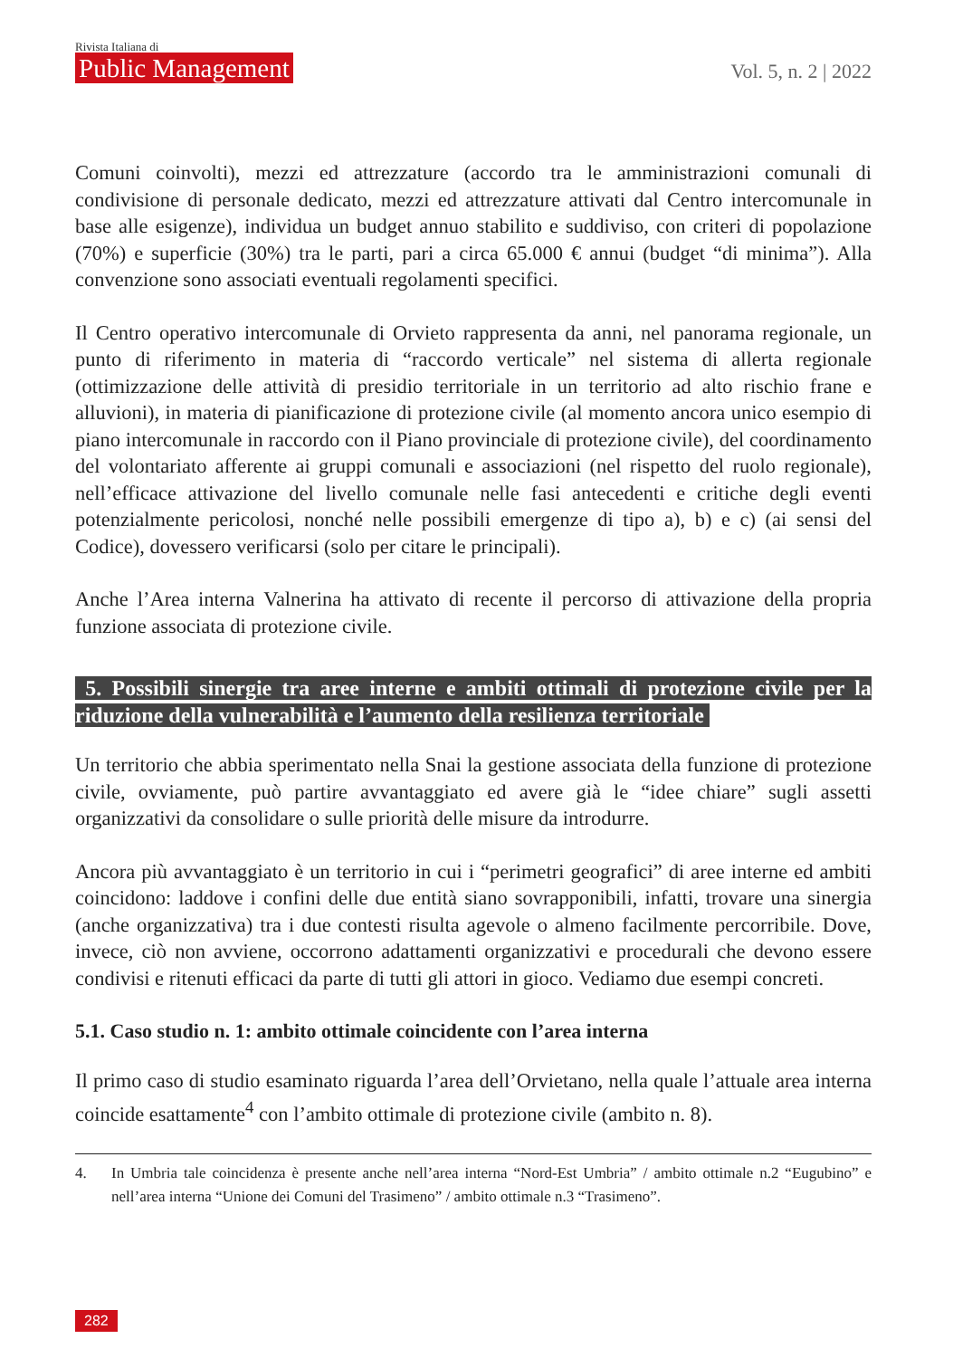Rivista Italiana di
Public Management
Vol. 5, n. 2 | 2022
Comuni coinvolti), mezzi ed attrezzature (accordo tra le amministrazioni comunali di condivisione di personale dedicato, mezzi ed attrezzature attivati dal Centro intercomunale in base alle esigenze), individua un budget annuo stabilito e suddiviso, con criteri di popolazione (70%) e superficie (30%) tra le parti, pari a circa 65.000 € annui (budget “di minima”). Alla convenzione sono associati eventuali regolamenti specifici.
Il Centro operativo intercomunale di Orvieto rappresenta da anni, nel panorama regionale, un punto di riferimento in materia di “raccordo verticale” nel sistema di allerta regionale (ottimizzazione delle attività di presidio territoriale in un territorio ad alto rischio frane e alluvioni), in materia di pianificazione di protezione civile (al momento ancora unico esempio di piano intercomunale in raccordo con il Piano provinciale di protezione civile), del coordinamento del volontariato afferente ai gruppi comunali e associazioni (nel rispetto del ruolo regionale), nell’efficace attivazione del livello comunale nelle fasi antecedenti e critiche degli eventi potenzialmente pericolosi, nonché nelle possibili emergenze di tipo a), b) e c) (ai sensi del Codice), dovessero verificarsi (solo per citare le principali).
Anche l’Area interna Valnerina ha attivato di recente il percorso di attivazione della propria funzione associata di protezione civile.
5. Possibili sinergie tra aree interne e ambiti ottimali di protezione civile per la riduzione della vulnerabilità e l’aumento della resilienza territoriale
Un territorio che abbia sperimentato nella Snai la gestione associata della funzione di protezione civile, ovviamente, può partire avvantaggiato ed avere già le “idee chiare” sugli assetti organizzativi da consolidare o sulle priorità delle misure da introdurre.
Ancora più avvantaggiato è un territorio in cui i “perimetri geografici” di aree interne ed ambiti coincidono: laddove i confini delle due entità siano sovrapponibili, infatti, trovare una sinergia (anche organizzativa) tra i due contesti risulta agevole o almeno facilmente percorribile. Dove, invece, ciò non avviene, occorrono adattamenti organizzativi e procedurali che devono essere condivisi e ritenuti efficaci da parte di tutti gli attori in gioco. Vediamo due esempi concreti.
5.1. Caso studio n. 1: ambito ottimale coincidente con l’area interna
Il primo caso di studio esaminato riguarda l’area dell’Orvietano, nella quale l’attuale area interna coincide esattamente<sup>4</sup> con l’ambito ottimale di protezione civile (ambito n. 8).
4. In Umbria tale coincidenza è presente anche nell’area interna “Nord-Est Umbria” / ambito ottimale n.2 “Eugubino” e nell’area interna “Unione dei Comuni del Trasimeno” / ambito ottimale n.3 “Trasimeno”.
282